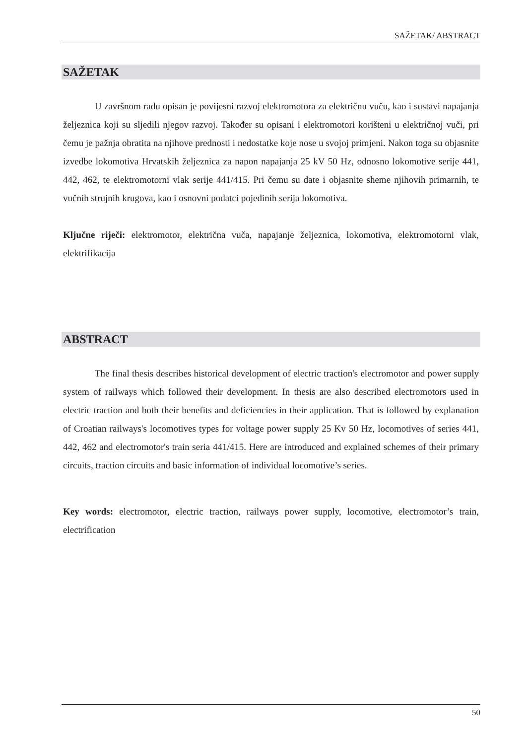SAŽETAK/ ABSTRACT
SAŽETAK
U završnom radu opisan je povijesni razvoj elektromotora za električnu vuču, kao i sustavi napajanja željeznica koji su sljedili njegov razvoj. Također su opisani i elektromotori korišteni u električnoj vuči, pri čemu je pažnja obratita na njihove prednosti i nedostatke koje nose u svojoj primjeni. Nakon toga su objasnite izvedbe lokomotiva Hrvatskih željeznica za napon napajanja 25 kV 50 Hz, odnosno lokomotive serije 441, 442, 462, te elektromotorni vlak serije 441/415. Pri čemu su date i objasnite sheme njihovih primarnih, te vučnih strujnih krugova, kao i osnovni podatci pojedinih serija lokomotiva.
Ključne riječi: elektromotor, električna vuča, napajanje željeznica, lokomotiva, elektromotorni vlak, elektrifikacija
ABSTRACT
The final thesis describes historical development of electric traction's electromotor and power supply system of railways which followed their development. In thesis are also described electromotors used in electric traction and both their benefits and deficiencies in their application. That is followed by explanation of Croatian railways's locomotives types for voltage power supply 25 Kv 50 Hz, locomotives of series 441, 442, 462 and electromotor's train seria 441/415. Here are introduced and explained schemes of their primary circuits, traction circuits and basic information of individual locomotive’s series.
Key words: electromotor, electric traction, railways power supply, locomotive, electromotor’s train, electrification
50